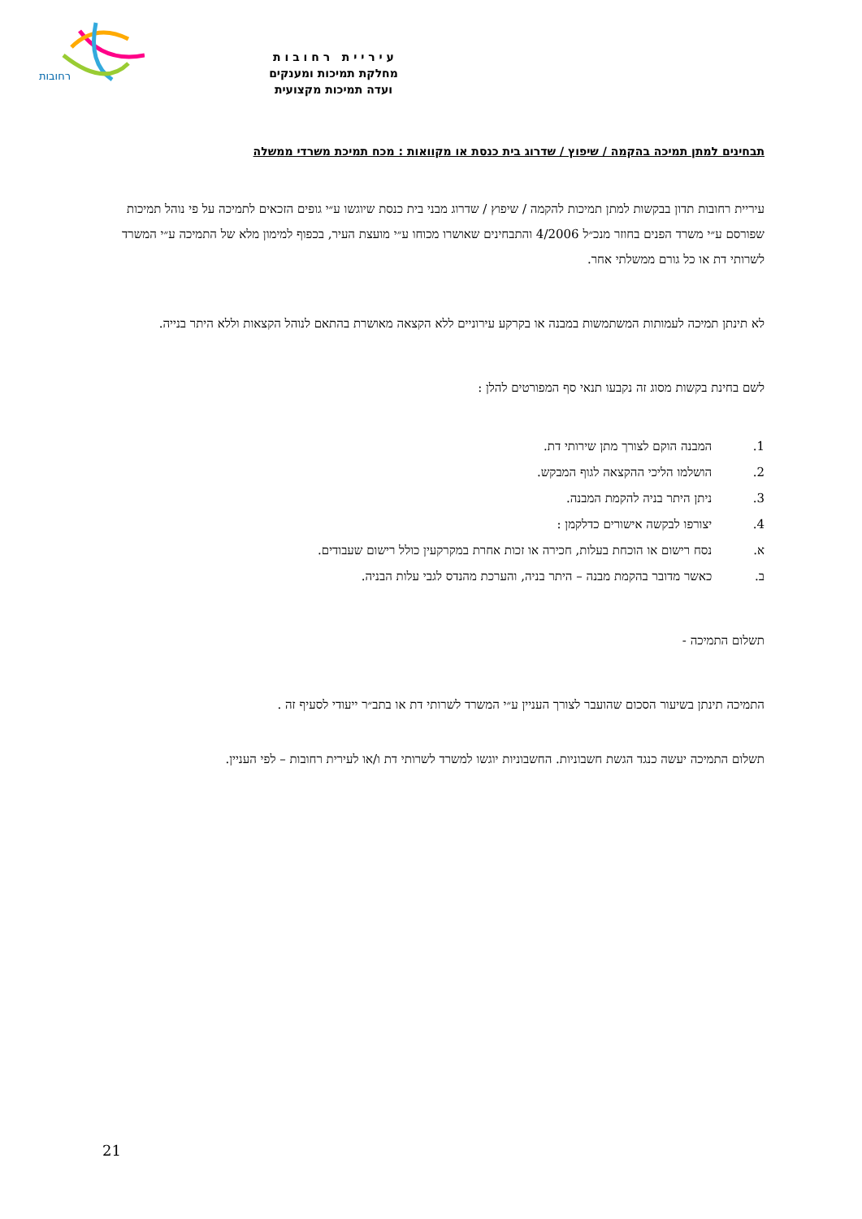רחובות
ע י ר י י ת ר ח ו ב ו ת
מחלקת תמיכות ומענקים
ועדה תמיכות מקצועית
תבחינים למתן תמיכה בהקמה / שיפוץ / שדרוג בית כנסת או מקוואות : מכח תמיכת משרדי ממשלה
עיריית רחובות תדון בבקשות למתן תמיכות להקמה / שיפוץ / שדרוג מבני בית כנסת שיוגשו ע״י גופים הזכאים לתמיכה על פי נוהל תמיכות שפורסם ע״י משרד הפנים בחוזר מנכ״ל 4/2006 והתבחינים שאושרו מכוחו ע״י מועצת העיר, בכפוף למימון מלא של התמיכה ע״י המשרד לשרותי דת או כל גורם ממשלתי אחר.
לא תינתן תמיכה לעמותות המשתמשות במבנה או בקרקע עירוניים ללא הקצאה מאושרת בהתאם לנוהל הקצאות וללא היתר בנייה.
לשם בחינת בקשות מסוג זה נקבעו תנאי סף המפורטים להלן :
1. המבנה הוקם לצורך מתן שירותי דת.
2. הושלמו הליכי ההקצאה לגוף המבקש.
3. ניתן היתר בניה להקמת המבנה.
4. יצורפו לבקשה אישורים כדלקמן :
א. נסח רישום או הוכחת בעלות, חכירה או זכות אחרת במקרקעין כולל רישום שעבודים.
ב. כאשר מדובר בהקמת מבנה – היתר בניה, והערכת מהנדס לגבי עלות הבניה.
תשלום התמיכה -
התמיכה תינתן בשיעור הסכום שהועבר לצורך העניין ע״י המשרד לשרותי דת או בתב״ר ייעודי לסעיף זה .
תשלום התמיכה יעשה כנגד הגשת חשבוניות. החשבוניות יוגשו למשרד לשרותי דת ו/או לעירית רחובות – לפי העניין.
21